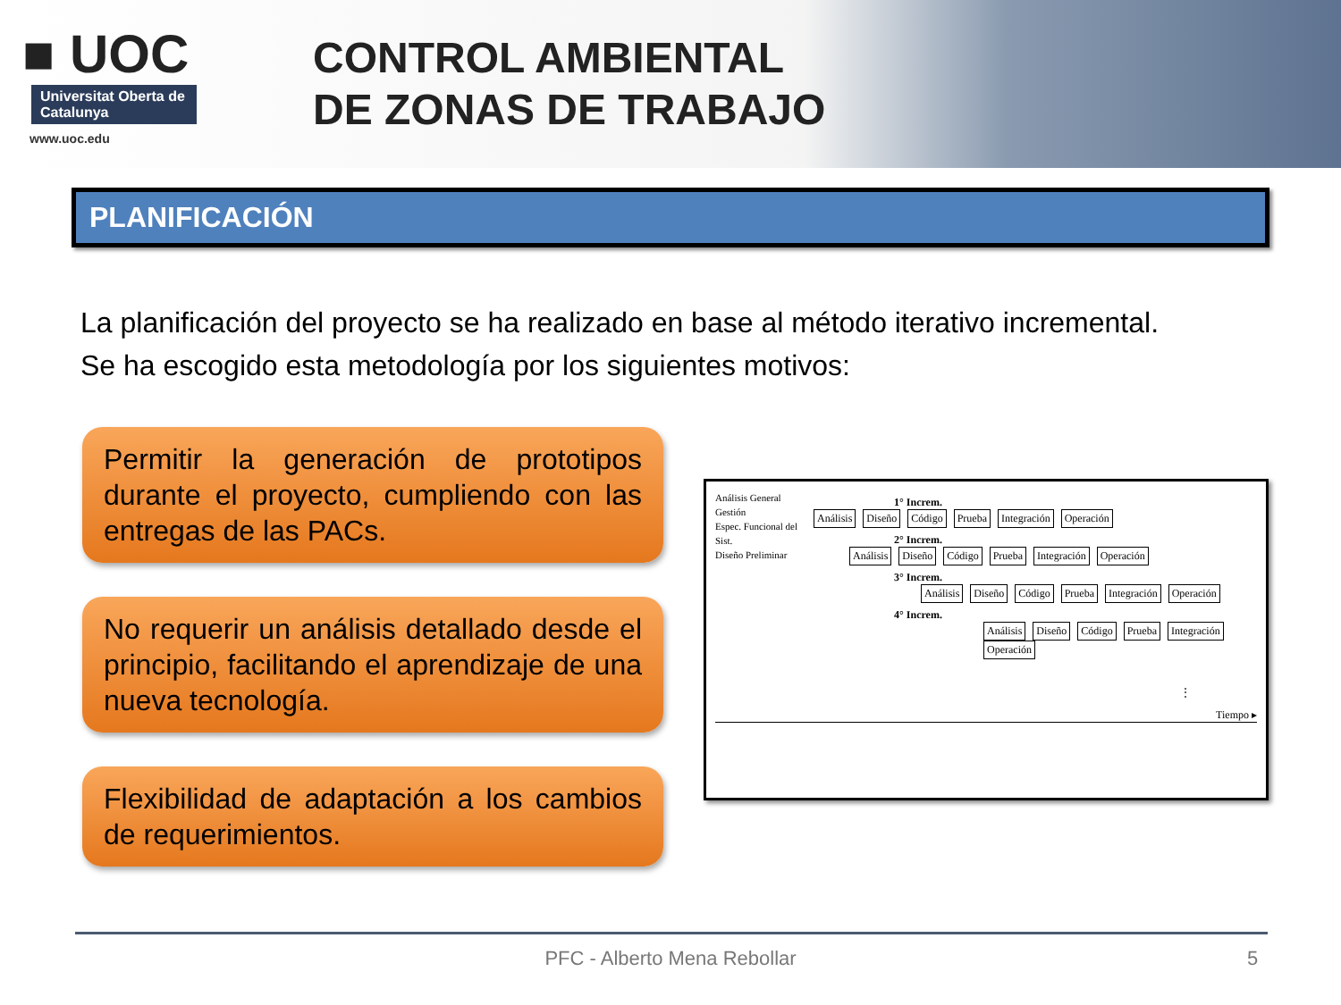■ UOC
Universitat Oberta de Catalunya
www.uoc.edu
CONTROL AMBIENTAL
DE ZONAS DE TRABAJO
PLANIFICACIÓN
La planificación del proyecto se ha realizado en base al método iterativo incremental.
Se ha escogido esta metodología por los siguientes motivos:
Permitir la generación de prototipos durante el proyecto, cumpliendo con las entregas de las PACs.
No requerir un análisis detallado desde el principio, facilitando el aprendizaje de una nueva tecnología.
Flexibilidad de adaptación a los cambios de requerimientos.
Análisis General
Gestión
Espec. Funcional del Sist.
Diseño Preliminar
1° Increm.
Análisis Diseño Código Prueba Integración Operación
2° Increm.
Análisis Diseño Código Prueba Integración Operación
3° Increm.
Análisis Diseño Código Prueba Integración Operación
4° Increm.
Análisis Diseño Código Prueba Integración Operación
⋮
Tiempo ▸
PFC - Alberto Mena Rebollar 5